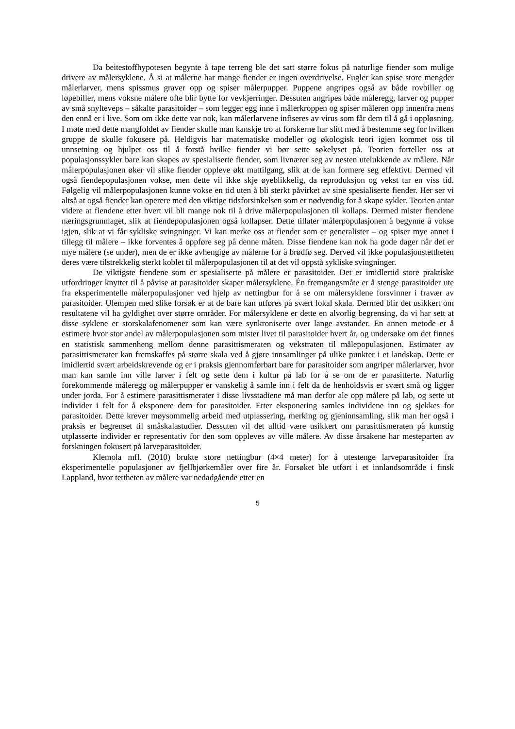Da beitestoffhypotesen begynte å tape terreng ble det satt større fokus på naturlige fiender som mulige drivere av målersyklene. Å si at målerne har mange fiender er ingen overdrivelse. Fugler kan spise store mengder målerlarver, mens spissmus graver opp og spiser målerpupper. Puppene angripes også av både rovbiller og løpebiller, mens voksne målere ofte blir bytte for vevkjerringer. Dessuten angripes både måleregg, larver og pupper av små snylteveps – såkalte parasitoider – som legger egg inne i målerkroppen og spiser måleren opp innenfra mens den ennå er i live. Som om ikke dette var nok, kan målerlarvene infiseres av virus som får dem til å gå i oppløsning. I møte med dette mangfoldet av fiender skulle man kanskje tro at forskerne har slitt med å bestemme seg for hvilken gruppe de skulle fokusere på. Heldigvis har matematiske modeller og økologisk teori igjen kommet oss til unnsetning og hjulpet oss til å forstå hvilke fiender vi bør sette søkelyset på. Teorien forteller oss at populasjonssykler bare kan skapes av spesialiserte fiender, som livnærer seg av nesten utelukkende av målere. Når målerpopulasjonen øker vil slike fiender oppleve økt mattilgang, slik at de kan formere seg effektivt. Dermed vil også fiendepopulasjonen vokse, men dette vil ikke skje øyeblikkelig, da reproduksjon og vekst tar en viss tid. Følgelig vil målerpopulasjonen kunne vokse en tid uten å bli sterkt påvirket av sine spesialiserte fiender. Her ser vi altså at også fiender kan operere med den viktige tidsforsinkelsen som er nødvendig for å skape sykler. Teorien antar videre at fiendene etter hvert vil bli mange nok til å drive målerpopulasjonen til kollaps. Dermed mister fiendene næringsgrunnlaget, slik at fiendepopulasjonen også kollapser. Dette tillater målerpopulasjonen å begynne å vokse igjen, slik at vi får sykliske svingninger. Vi kan merke oss at fiender som er generalister – og spiser mye annet i tillegg til målere – ikke forventes å oppføre seg på denne måten. Disse fiendene kan nok ha gode dager når det er mye målere (se under), men de er ikke avhengige av målerne for å brødfø seg. Derved vil ikke populasjonstettheten deres være tilstrekkelig sterkt koblet til målerpopulasjonen til at det vil oppstå sykliske svingninger.
De viktigste fiendene som er spesialiserte på målere er parasitoider. Det er imidlertid store praktiske utfordringer knyttet til å påvise at parasitoider skaper målersyklene. Én fremgangsmåte er å stenge parasitoider ute fra eksperimentelle målerpopulasjoner ved hjelp av nettingbur for å se om målersyklene forsvinner i fravær av parasitoider. Ulempen med slike forsøk er at de bare kan utføres på svært lokal skala. Dermed blir det usikkert om resultatene vil ha gyldighet over større områder. For målersyklene er dette en alvorlig begrensing, da vi har sett at disse syklene er storskalafenomener som kan være synkroniserte over lange avstander. En annen metode er å estimere hvor stor andel av målerpopulasjonen som mister livet til parasitoider hvert år, og undersøke om det finnes en statistisk sammenheng mellom denne parasittismeraten og vekstraten til målepopulasjonen. Estimater av parasittismerater kan fremskaffes på større skala ved å gjøre innsamlinger på ulike punkter i et landskap. Dette er imidlertid svært arbeidskrevende og er i praksis gjennomførbart bare for parasitoider som angriper målerlarver, hvor man kan samle inn ville larver i felt og sette dem i kultur på lab for å se om de er parasitterte. Naturlig forekommende måleregg og målerpupper er vanskelig å samle inn i felt da de henholdsvis er svært små og ligger under jorda. For å estimere parasittismerater i disse livsstadiene må man derfor ale opp målere på lab, og sette ut individer i felt for å eksponere dem for parasitoider. Etter eksponering samles individene inn og sjekkes for parasitoider. Dette krever møysommelig arbeid med utplassering, merking og gjeninnsamling, slik man her også i praksis er begrenset til småskalastudier. Dessuten vil det alltid være usikkert om parasittismeraten på kunstig utplasserte individer er representativ for den som oppleves av ville målere. Av disse årsakene har mesteparten av forskningen fokusert på larveparasitoider.
Klemola mfl. (2010) brukte store nettingbur (4×4 meter) for å utestenge larveparasitoider fra eksperimentelle populasjoner av fjellbjørkemåler over fire år. Forsøket ble utført i et innlandsområde i finsk Lappland, hvor tettheten av målere var nedadgående etter en
5